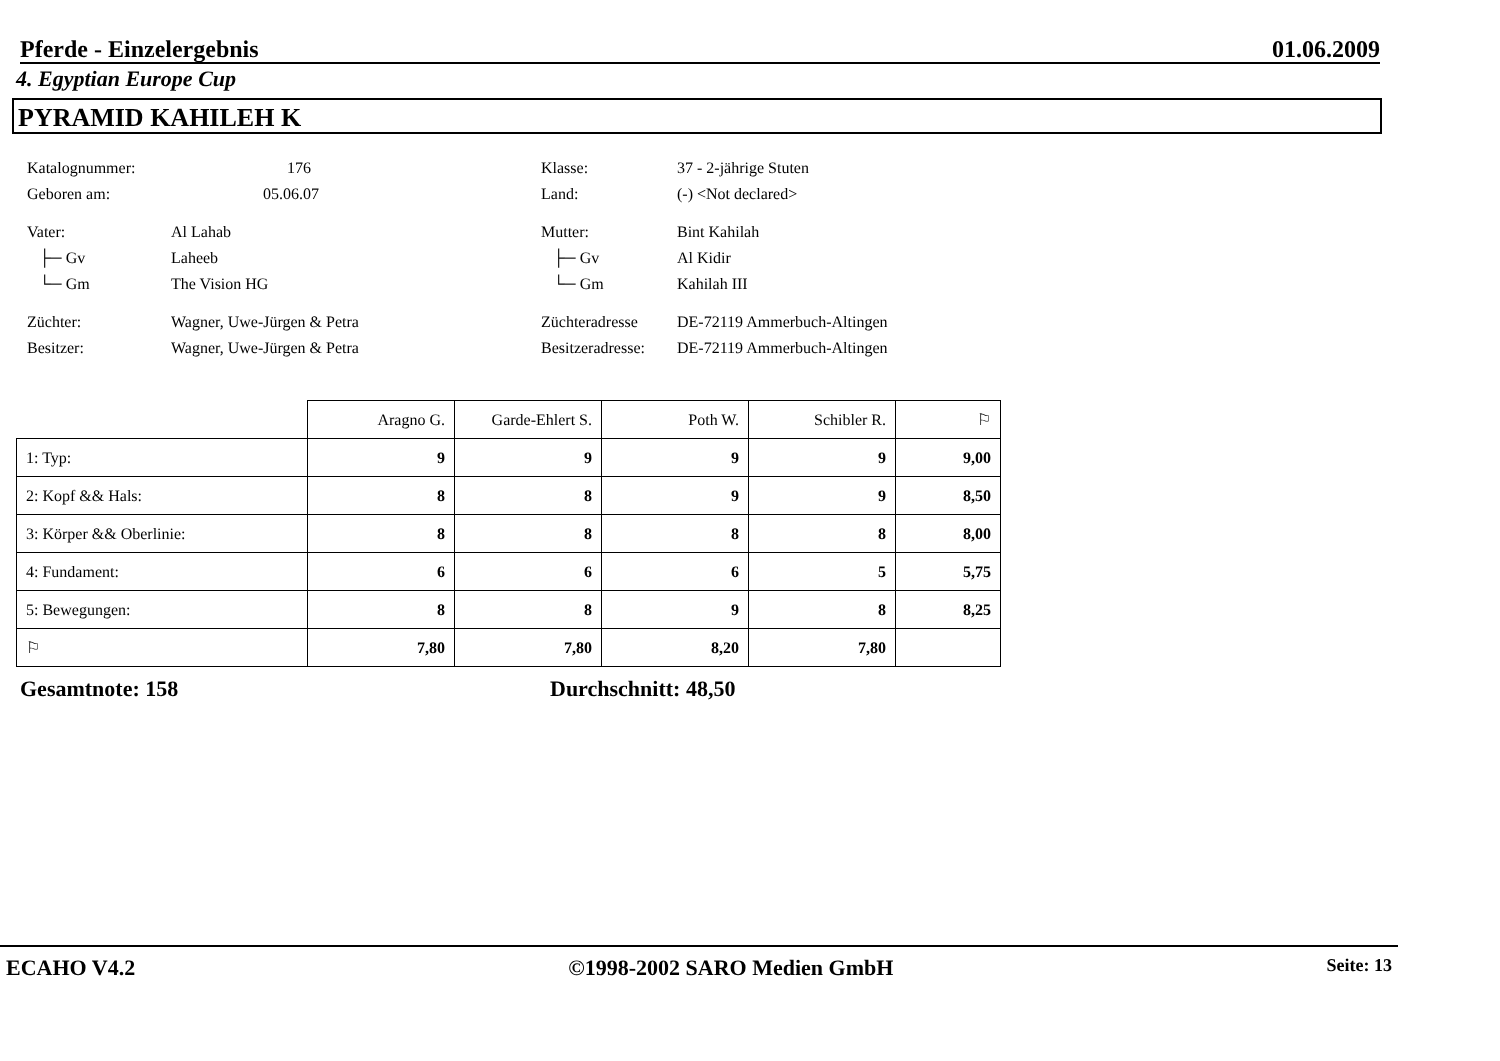Pferde - Einzelergebnis 01.06.2009
4. Egyptian Europe Cup
PYRAMID KAHILEH K
Katalognummer: 176 Klasse: 37 - 2-jährige Stuten
Geboren am: 05.06.07 Land: (-) <Not declared>
Vater: Al Lahab Mutter: Bint Kahilah
├─ Gv Laheeb ├─ Gv Al Kidir
└─ Gm The Vision HG └─ Gm Kahilah III
Züchter: Wagner, Uwe-Jürgen & Petra Züchteradresse DE-72119 Ammerbuch-Altingen
Besitzer: Wagner, Uwe-Jürgen & Petra Besitzeradresse: DE-72119 Ammerbuch-Altingen
| | Aragno G. | Garde-Ehlert S. | Poth W. | Schibler R. | ⚐ |
| --- | --- | --- | --- | --- | --- |
| 1: Typ: | 9 | 9 | 9 | 9 | 9,00 |
| 2: Kopf && Hals: | 8 | 8 | 9 | 9 | 8,50 |
| 3: Körper && Oberlinie: | 8 | 8 | 8 | 8 | 8,00 |
| 4: Fundament: | 6 | 6 | 6 | 5 | 5,75 |
| 5: Bewegungen: | 8 | 8 | 9 | 8 | 8,25 |
| ⚐ | 7,80 | 7,80 | 8,20 | 7,80 | |
Gesamtnote: 158 Durchschnitt: 48,50
ECAHO V4.2 ©1998-2002 SARO Medien GmbH Seite: 13